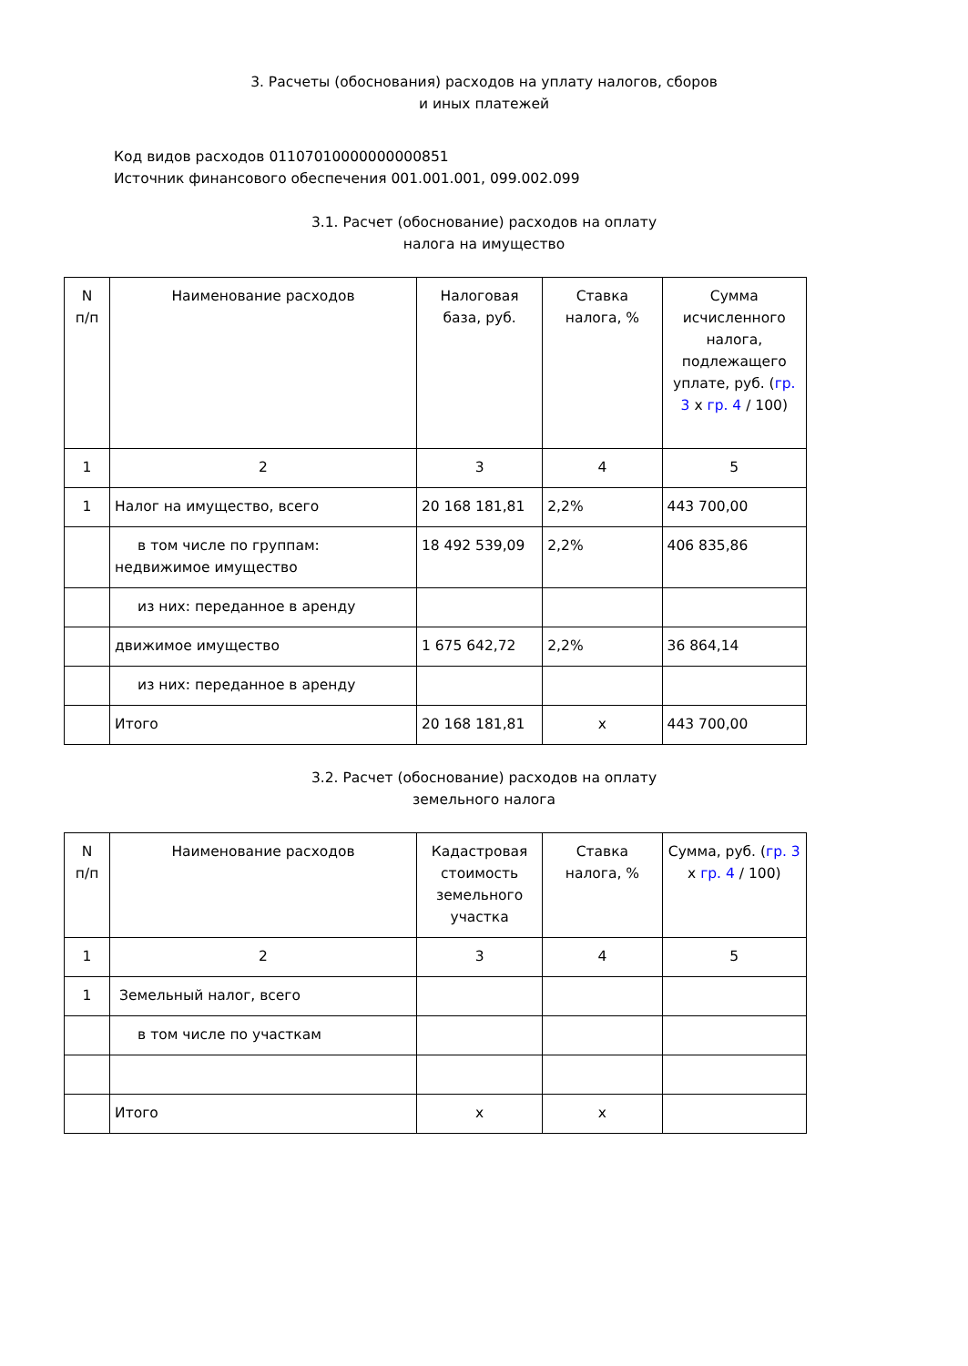3. Расчеты (обоснования) расходов на уплату налогов, сборов
и иных платежей
Код видов расходов 01107010000000000851
Источник финансового обеспечения 001.001.001, 099.002.099
3.1. Расчет (обоснование) расходов на оплату
налога на имущество
| N п/п | Наименование расходов | Налоговая база, руб. | Ставка налога, % | Сумма исчисленного налога, подлежащего уплате, руб. ( гр. 3 x гр. 4 / 100) |
| 1 | 2 | 3 | 4 | 5 |
| 1 | Налог на имущество, всего | 20 168 181,81 | 2,2% | 443 700,00 |
| | в том числе по группам: недвижимое имущество | 18 492 539,09 | 2,2% | 406 835,86 |
| | из них: переданное в аренду | | | |
| | движимое имущество | 1 675 642,72 | 2,2% | 36 864,14 |
| | из них: переданное в аренду | | | |
| | Итого | 20 168 181,81 | x | 443 700,00 |
3.2. Расчет (обоснование) расходов на оплату
земельного налога
| N п/п | Наименование расходов | Кадастровая стоимость земельного участка | Ставка налога, % | Сумма, руб. ( гр. 3 x гр. 4 / 100) |
| 1 | 2 | 3 | 4 | 5 |
| 1 | Земельный налог, всего | | | |
| | в том числе по участкам | | | |
| | Итого | x | x | |